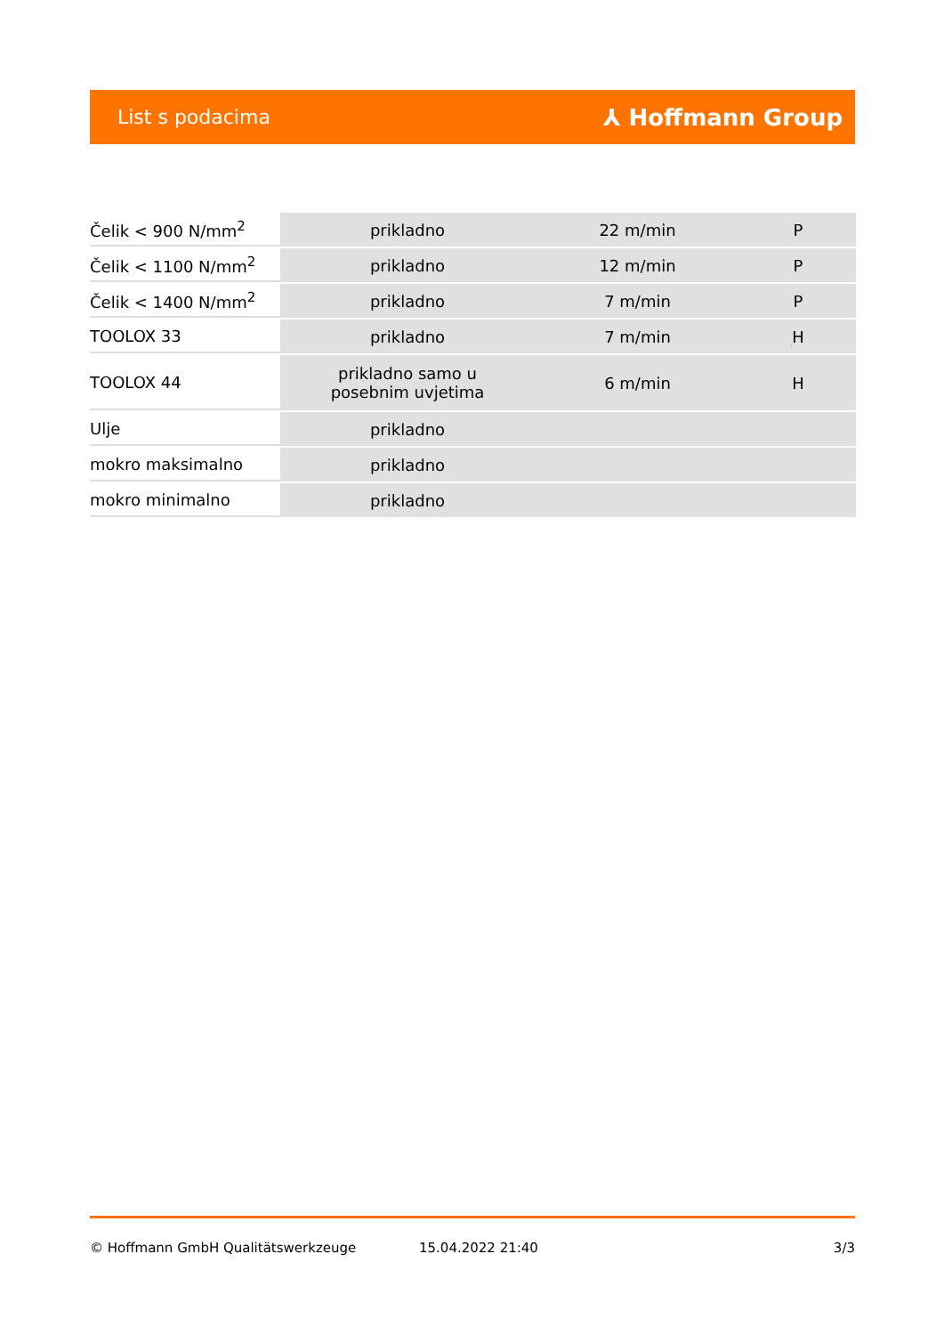List s podacima ⅄ Hoffmann Group
| Čelik < 900 N/mm<sup>2</sup> | prikladno | 22 m/min | P |
| Čelik < 1100 N/mm<sup>2</sup> | prikladno | 12 m/min | P |
| Čelik < 1400 N/mm<sup>2</sup> | prikladno | 7 m/min | P |
| TOOLOX 33 | prikladno | 7 m/min | H |
| TOOLOX 44 | prikladno samo u posebnim uvjetima | 6 m/min | H |
| Ulje | prikladno | | |
| mokro maksimalno | prikladno | | |
| mokro minimalno | prikladno | | |
© Hoffmann GmbH Qualitätswerkzeuge 15.04.2022 21:40 3/3